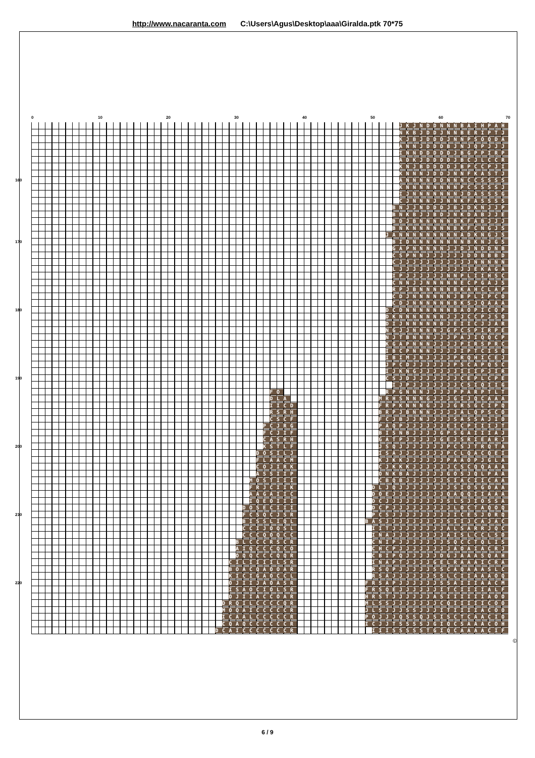http://www.nacaranta.com C:\Users\Agus\Desktop\aaa\Giralda.ptk 70*75
0 10 20 30 40 50 60 70
JKJNDDNNNBAIHPAH
NKBJDDJNNBERIPTJ
KJBJDDDJNNPSOQDA
ANNJDDDBJNJQPJJJ
INNDDDDDJBGPPIRP
ADKJDDDDJBCJLCCR
KNJBDDDDJBPCCPJI
KNNNJDDJNNFKASTJ
160
ANNNNDDNNNCCSSSS
KNNNNNNNNPCSSSSJ
IJNNNNNNNJDASSSG
CJNNNJJNNKFASSSS
BNJJNDDDJBJDKNJJP
BNKBJJBDJNKDABJJE
BDJBNNNNNBKFABJJJ
BNKNNNNNNBKFCNGJS
JANNNNNNNNNADKNGJS
170
BIDNNNNNNNNBKNJGS
GAPNNNNNJJDJNDDNB
CSPNNJJJJJJDDBBBD
CJJJJJJJJJJJNNNNN
LJJJJJJJJJJJEKAGA
IPJJJJJJNNPLIIHSC
CNNJJNNNNNECPGAJS
RPJBNNNNNBKAHCLAP
CDJNNNNNNJBPLIPCO
CDJNNNNNNBKSJQAAA
180
DCDNNNNNNNBAOPICQP
DKNNNNNNNJJJCCPJSO
DIJNNNNNBJEIICJJAR
NGJJNNNNJGPCSPIRPE
NJTBNNNJJJPAJIQQCP
KGAPNNNJJJJPIRSPRC
IBCPNNNJJJJIPTCISQ
IBIMJNJJJJPRQHICEJ
JPCDJJJJJJPSCAPQSC
IJKNGJJJJJJIIIPJIR
190
CSJDJJJJJJJCEPLCPE
IJPJJJJJJJCSIQIIG
FO​ RPGNNNJJJJPPARPTLT
DLA MRHSNNNGJJJGIJQCAAA
IICD FRPKNNNGJJJGRSGCIPQ
RSRH BRPJBNNNJJJJALQPSCO
CSCF FCJBJJNJJJJSASSAJIO
PCJRG PAQPJJJJJJEICPIIIJT
FCJIF BISNBJJJJGPSGAIIIAJ
CASRH GATPJJJJJGEJSRIEARJ
200
KSTLF JSQJJJJJJJPCSJTRQTA
DOSILJ ISAJJJJJJJPCLQACQEI
FLAACM KJKKJJJJJJPAAOPJGLA
COJIRK CJKKKJJJJJJCSCQQAAA
ASSIIP ONKBAJJJJJGOSJQLPAA
MOSTIII CBQBJJJJJJSIACIICAA
FRJCIIK DLJQJJJJJJJJSIOSGOAA
AAGAIIC DOEJJJJJJJJQAQQIIAAA
IQEOIII DCJJJJJJJJJSLSJIOSSA
DOSECIII DCPJJJJJJJJJLOCTAQOQ
210
FCSQCJSR PCSJJJJJJJJJICESJORQ
BISSLIQL BASJJJJJJJJJSIIJCAJAC
CCIJOQSL IITJJJJJJJJALSARRJQC
CCCQOQCC INAJJJJJJJJAISLCCLSO
BLCCCRSCR CNIPJJJJJJJSQCCTQLIS
AIQCCCQCO CHCPJJJJJJJJAOAIACRJ
OQQCCCQQR CBIPQJJJJJDGJAAASQAH
CILIIIILSR INAPTJJJJGELRAAAICRA
BOACQAOOAR RSQPJJJJJSSCAQAAASLC
KICIGAOCCL RSAJJJJJJSSLCIIAAAOQ
220
OJIIJAOASR FRSAPJJJJJJSSAIIIAACM
ISAOCIOLSR FRSQEJJJJJJITCIIIIALF
OJIIACCOAR HRSTJJJJJJASIIIIIIAOO
DRQILCCCCQR MLSSJJJJJJJCQIIIIICOO
MOQAICCCCCR JLSJJJSSJJJITIIIIACOO
ICAALCCCCCR POJJJQSSQJSISCTCAACIO
CQAQCCCCCCR ICJJTSSSSJGIQCSAAACOH
DCAICCCCCCCR IIISSSSSTGIQCAAAACIF
©
6 / 9